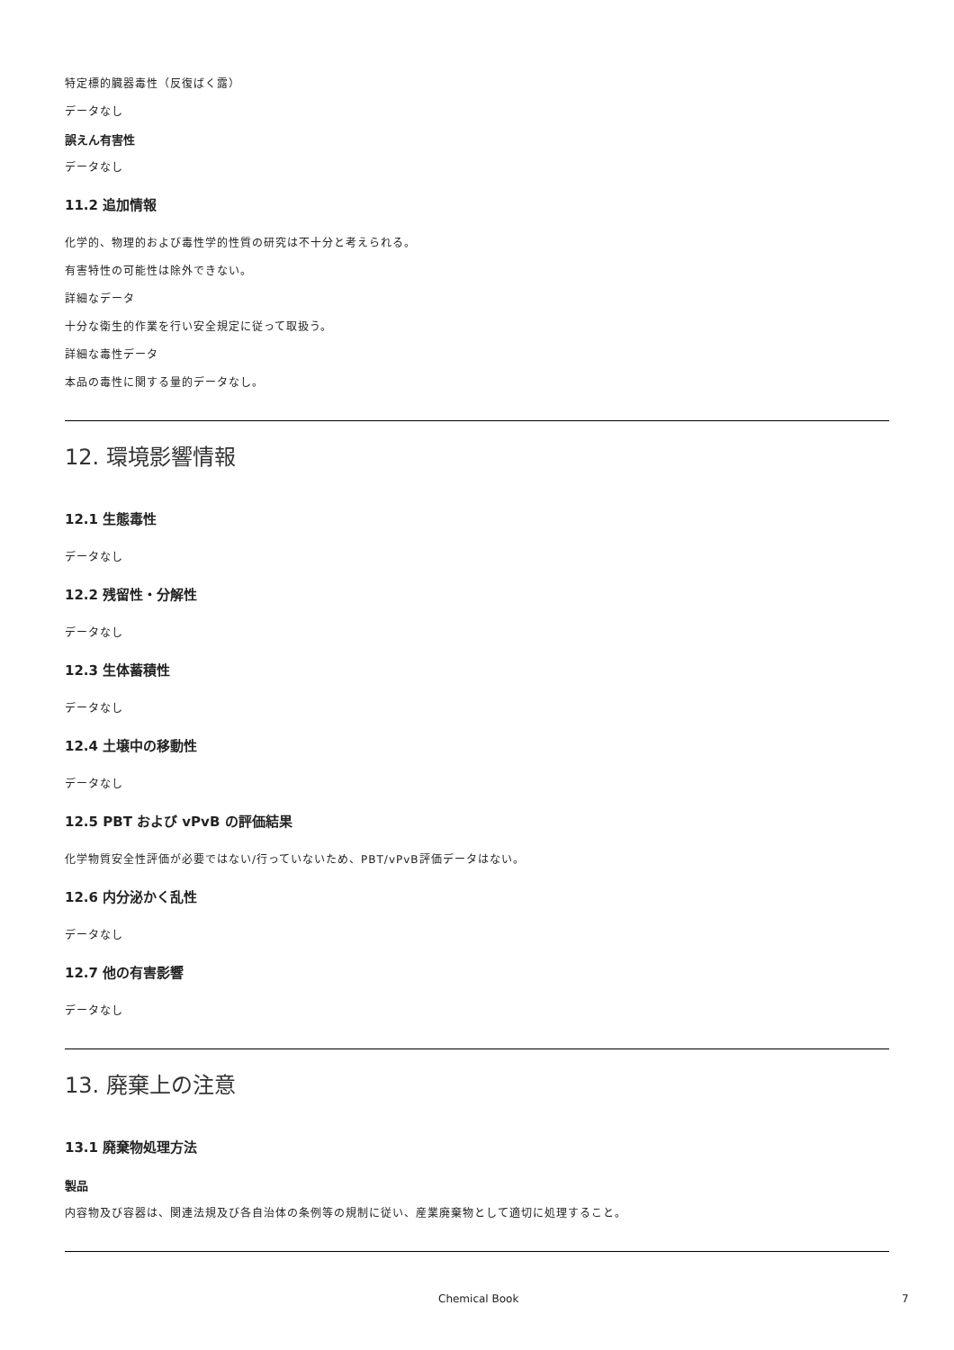特定標的臓器毒性（反復ばく露）
データなし
誤えん有害性
データなし
11.2 追加情報
化学的、物理的および毒性学的性質の研究は不十分と考えられる。
有害特性の可能性は除外できない。
詳細なデータ
十分な衛生的作業を行い安全規定に従って取扱う。
詳細な毒性データ
本品の毒性に関する量的データなし。
12. 環境影響情報
12.1 生態毒性
データなし
12.2 残留性・分解性
データなし
12.3 生体蓄積性
データなし
12.4 土壌中の移動性
データなし
12.5 PBT および vPvB の評価結果
化学物質安全性評価が必要ではない/行っていないため、PBT/vPvB評価データはない。
12.6 内分泌かく乱性
データなし
12.7 他の有害影響
データなし
13. 廃棄上の注意
13.1 廃棄物処理方法
製品
内容物及び容器は、関連法規及び各自治体の条例等の規制に従い、産業廃棄物として適切に処理すること。
Chemical Book 7